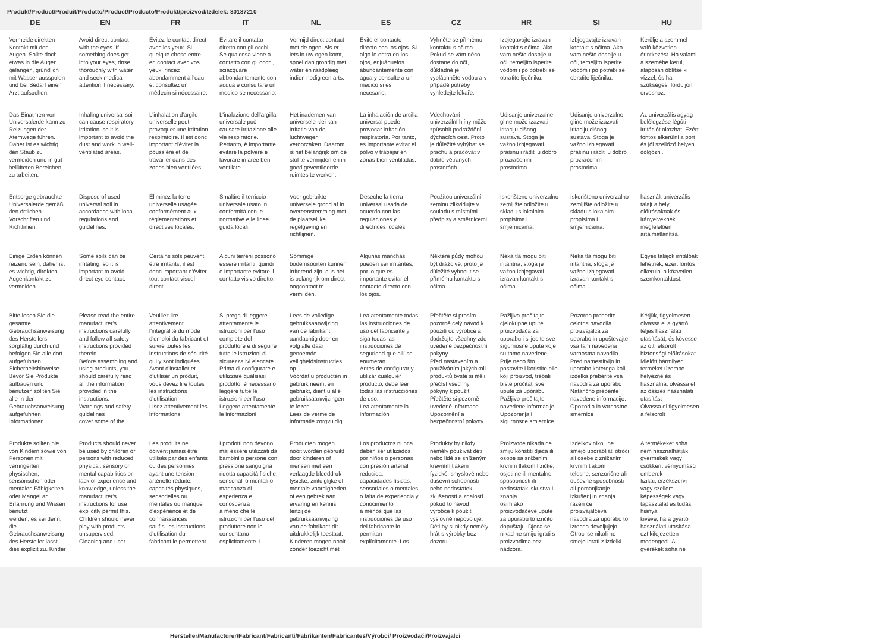Produkt/Product/Produit/Prodotto/Product/Producto/Produkt/proizvod/Izdelek: 30187210
| DE | EN | FR | IT | NL | ES | CZ | HR | SI | HU |
| --- | --- | --- | --- | --- | --- | --- | --- | --- | --- |
| Vermeide direkten Kontakt mit den Augen. Sollte doch etwas in die Augen gelangen, gründlich mit Wasser ausspülen und bei Bedarf einen Arzt aufsuchen. | Avoid direct contact with the eyes. If something does get into your eyes, rinse thoroughly with water and seek medical attention if necessary. | Évitez le contact direct avec les yeux. Si quelque chose entre en contact avec vos yeux, rincez abondamment à l'eau et consultez un médecin si nécessaire. | Evitare il contatto diretto con gli occhi. Se qualcosa viene a contatto con gli occhi, sciacquare abbondantemente con acqua e consultare un medico se necessario. | Vermijd direct contact met de ogen. Als er iets in uw ogen komt, spoel dan grondig met water en raadpleeg indien nodig een arts. | Evite el contacto directo con los ojos. Si algo le entra en los ojos, enjuáguelos abundantemente con agua y consulte a un médico si es necesario. | Vyhněte se přímému kontaktu s očima. Pokud se vám něco dostane do očí, důkladně je vypláchněte vodou a v případě potřeby vyhledejte lékaře. | Izbjegavajte izravan kontakt s očima. Ako vam nešto dospije u oči, temeljito isperite vodom i po potrebi se obratite liječniku. | Izbjegavajte izravan kontakt s očima. Ako vam nešto dospije u oči, temeljito isperite vodom i po potrebi se obratite liječniku. | Kerülje a szemmel való közvetlen érintkezést. Ha valami a szemébe kerül, alaposan öblítse ki vízzel, és ha szükséges, forduljon orvoshoz. |
| Das Einatmen von Universalerde kann zu Reizungen der Atemwege führen. Daher ist es wichtig, den Staub zu vermeiden und in gut belüfteten Bereichen zu arbeiten. | Inhaling universal soil can cause respiratory irritation, so it is important to avoid the dust and work in well-ventilated areas. | L'inhalation d'argile universelle peut provoquer une irritation respiratoire. Il est donc important d'éviter la poussière et de travailler dans des zones bien ventilées. | L'inalazione dell'argilla universale può causare irritazione alle vie respiratorie. Pertanto, è importante evitare la polvere e lavorare in aree ben ventilate. | Het inademen van universele klei kan irritatie van de luchtwegen veroorzaken. Daarom is het belangrijk om de stof te vermijden en in goed geventileerde ruimtes te werken. | La inhalación de arcilla universal puede provocar irritación respiratoria. Por tanto, es importante evitar el polvo y trabajar en zonas bien ventiladas. | Vdechování univerzální hlíny může způsobit podráždění dýchacích cest. Proto je důležité vyhýbat se prachu a pracovat v dobře větraných prostorách. | Udisanje univerzalne gline može izazvati iritaciju dišnog sustava. Stoga je važno izbjegavati prašinu i raditi u dobro prozračenim prostorima. | Udisanje univerzalne gline može izazvati iritaciju dišnog sustava. Stoga je važno izbjegavati prašinu i raditi u dobro prozračenim prostorima. | Az univerzális agyag belélegzése légúti irritációt okozhat. Ezért fontos elkerülni a port és jól szellőző helyen dolgozni. |
| Entsorge gebrauchte Universalerde gemäß den örtlichen Vorschriften und Richtlinien. | Dispose of used universal soil in accordance with local regulations and guidelines. | Éliminez la terre universelle usagée conformément aux réglementations et directives locales. | Smaltire il terriccio universale usato in conformità con le normative e le linee guida locali. | Voer gebruikte universele grond af in overeenstemming met de plaatselijke regelgeving en richtlijnen. | Deseche la tierra universal usada de acuerdo con las regulaciones y directrices locales. | Použitou univerzální zeminu zlikvidujte v souladu s místními předpisy a směrnicemi. | Iskorišteno univerzalno zemljište odložite u skladu s lokalnim propisima i smjernicama. | Iskorišteno univerzalno zemljište odložite u skladu s lokalnim propisima i smjernicama. | használt univerzális talajt a helyi előírásoknak és irányelveknek megfelelően ártalmatlanítsa. |
| Einige Erden können reizend sein, daher ist es wichtig, direkten Augenkontakt zu vermeiden. | Some soils can be irritating, so it is important to avoid direct eye contact. | Certains sols peuvent être irritants, il est donc important d'éviter tout contact visuel direct. | Alcuni terreni possono essere irritanti, quindi è importante evitare il contatto visivo diretto. | Sommige bodemsoorten kunnen irriterend zijn, dus het is belangrijk om direct oogcontact te vermijden. | Algunas manchas pueden ser irritantes, por lo que es importante evitar el contacto directo con los ojos. | Některé půdy mohou být dráždivé, proto je důležité vyhnout se přímému kontaktu s očima. | Neka tla mogu biti iritantna, stoga je važno izbjegavati izravan kontakt s očima. | Neka tla mogu biti iritantna, stoga je važno izbjegavati izravan kontakt s očima. | Egyes talajok irritálóak lehetnek, ezért fontos elkerülni a közvetlen szemkontaktust. |
| Bitte lesen Sie die gesamte Gebrauchsanweisung des Herstellers sorgfältig durch und befolgen Sie alle dort aufgeführten Sicherheitshinweise. Bevor Sie Produkte aufbauen und benutzen sollten Sie alle in der Gebrauchsanweisung aufgeführten Informationen | Please read the entire manufacturer's instructions carefully and follow all safety instructions provided therein. Before assembling and using products, you should carefully read all the information provided in the instructions. Warnings and safety guidelines cover some of the | Veuillez lire attentivement l'intégralité du mode d'emploi du fabricant et suivre toutes les instructions de sécurité qui y sont indiquées. Avant d'installer et d'utiliser un produit, vous devez lire toutes les instructions d'utilisation Lisez attentivement les informations | Si prega di leggere attentamente le istruzioni per l'uso complete del produttore e di seguire tutte le istruzioni di sicurezza ivi elencate. Prima di configurare e utilizzare qualsiasi prodotto, è necessario leggere tutte le istruzioni per l'uso Leggere attentamente le informazioni | Lees de volledige gebruiksaanwijzing van de fabrikant aandachtig door en volg alle daar genoemde veiligheidsinstructies op. Voordat u producten in gebruik neemt en gebruikt, dient u alle gebruiksaanwijzingen te lezen Lees de vermelde informatie zorgvuldig | Lea atentamente todas las instrucciones de uso del fabricante y siga todas las instrucciones de seguridad que allí se enumeran. Antes de configurar y utilizar cualquier producto, debe leer todas las instrucciones de uso. Lea atentamente la información | Přečtěte si prosím pozorně celý návod k použití od výrobce a dodržujte všechny zde uvedené bezpečnostní pokyny. Před nastavením a používáním jakýchkoli produktů byste si měli přečíst všechny pokyny k použití Přečtěte si pozorně uvedené informace. Upozornění a bezpečnostní pokyny | Pažljivo pročitajte cjelokupne upute proizvođača za uporabu i slijedite sve sigurnosne upute koje su tamo navedene. Prije nego što postavite i koristite bilo koji proizvod, trebali biste pročitati sve upute za uporabu Pažljivo pročitajte navedene informacije. Upozorenja i sigurnosne smjernice | Pozorno preberite celotna navodila proizvajalca za uporabo in upoštevajte vsa tam navedena varnostna navodila. Pred namestitvijo in uporabo katerega koli izdelka preberite vsa navodila za uporabo Natančno preberite navedene informacije. Opozorila in varnostne smernice | Kérjük, figyelmesen olvassa el a gyártó teljes használati utasítását, és kövesse az ott felsorolt biztonsági előírásokat. Mielőtt bármilyen terméket üzembe helyezne és használna, olvassa el az összes használati utasítást Olvassa el figyelmesen a felsorolt |
| Produkte sollten nie von Kindern sowie von Personen mit verringerten physischen, sensorischen oder mentalen Fähigkeiten oder Mangel an Erfahrung und Wissen benutzt werden, es sei denn, die Gebrauchsanweisung des Hersteller lässt dies explizit zu. Kinder | Products should never be used by children or persons with reduced physical, sensory or mental capabilities or lack of experience and knowledge, unless the manufacturer's instructions for use explicitly permit this. Children should never play with products unsupervised. Cleaning and user | Les produits ne doivent jamais être utilisés par des enfants ou des personnes ayant une tension artérielle réduite. capacités physiques, sensorielles ou mentales ou manque d'expérience et de connaissances sauf si les instructions d'utilisation du fabricant le permettent | I prodotti non devono mai essere utilizzati da bambini o persone con pressione sanguigna ridotta capacità fisiche, sensoriali o mentali o mancanza di esperienza e conoscenza a meno che le istruzioni per l'uso del produttore non lo consentano esplicitamente. I | Producten mogen nooit worden gebruikt door kinderen of mensen met een verlaagde bloeddruk fysieke, zintuiglijke of mentale vaardigheden of een gebrek aan ervaring en kennis tenzij de gebruiksaanwijzing van de fabrikant dit uitdrukkelijk toestaat. Kinderen mogen nooit zonder toezicht met | Los productos nunca deben ser utilizados por niños o personas con presión arterial reducida. capacidades físicas, sensoriales o mentales o falta de experiencia y conocimiento a menos que las instrucciones de uso del fabricante lo permitan explícitamente. Los | Produkty by nikdy neměly používat děti nebo lidé se sníženým krevním tlakem fyzické, smyslové nebo duševní schopnosti nebo nedostatek zkušeností a znalostí pokud to návod výrobce k použití výslovně nepovoluje. Děti by si nikdy neměly hrát s výrobky bez dozoru. | Proizvode nikada ne smiju koristiti djeca ili osobe sa sniženim krvnim tlakom fizičke, osjetilne ili mentalne sposobnosti ili nedostatak iskustva i znanja osim ako proizvođačeve upute za uporabu to izričito dopuštaju. Djeca se nikad ne smiju igrati s proizvodima bez nadzora. | Izdelkov nikoli ne smejo uporabljati otroci ali osebe z znižanim krvnim tlakom telesne, senzorične ali duševne sposobnosti ali pomanjkanje izkušenj in znanja razen če proizvajalčeva navodila za uporabo to izrecno dovoljujejo. Otroci se nikoli ne smejo igrati z izdelki | A termékeket soha nem használhatják gyermekek vagy csökkent vérnyomású emberek fizikai, érzékszervi vagy szellemi képességek vagy tapasztalat és tudás hiánya kivéve, ha a gyártó használati utasítása ezt kifejezetten megengedi. A gyerekek soha ne |
Hersteller/Manufacturer/Fabricant/Fabricanti/Fabrikanten/Fabricantes/Výrobci/ Proizvođači/Proizvajalci